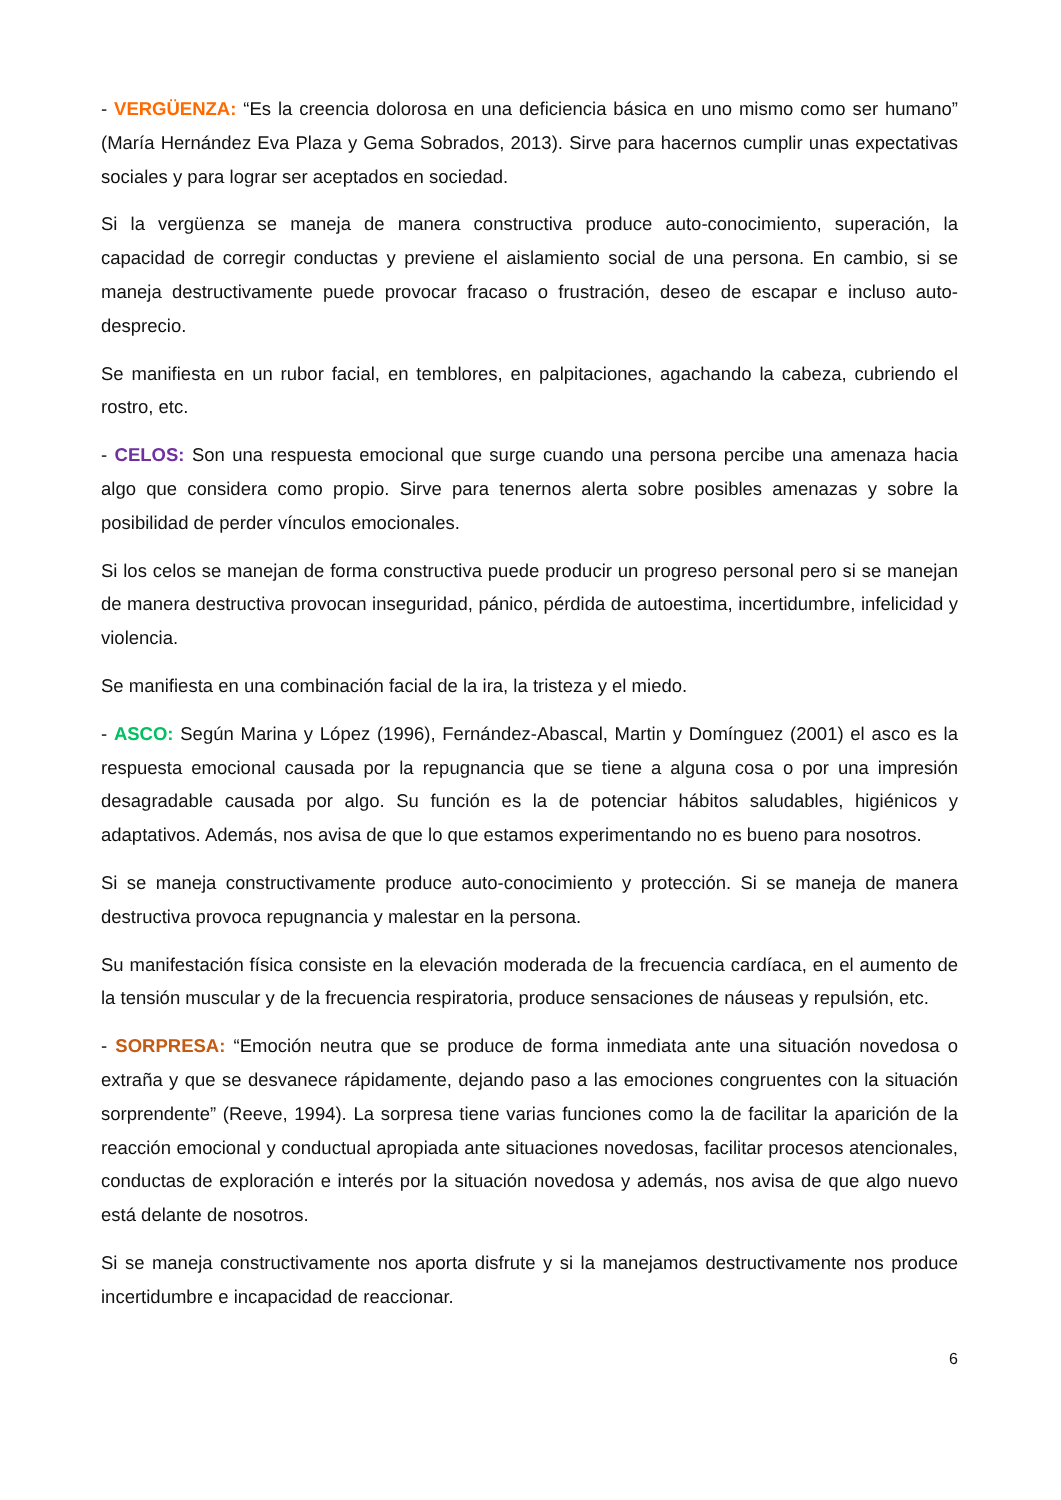- VERGÜENZA: “Es la creencia dolorosa en una deficiencia básica en uno mismo como ser humano” (María Hernández Eva Plaza y Gema Sobrados, 2013). Sirve para hacernos cumplir unas expectativas sociales y para lograr ser aceptados en sociedad.
Si la vergüenza se maneja de manera constructiva produce auto-conocimiento, superación, la capacidad de corregir conductas y previene el aislamiento social de una persona. En cambio, si se maneja destructivamente puede provocar fracaso o frustración, deseo de escapar e incluso auto-desprecio.
Se manifiesta en un rubor facial, en temblores, en palpitaciones, agachando la cabeza, cubriendo el rostro, etc.
- CELOS: Son una respuesta emocional que surge cuando una persona percibe una amenaza hacia algo que considera como propio. Sirve para tenernos alerta sobre posibles amenazas y sobre la posibilidad de perder vínculos emocionales.
Si los celos se manejan de forma constructiva puede producir un progreso personal pero si se manejan de manera destructiva provocan inseguridad, pánico, pérdida de autoestima, incertidumbre, infelicidad y violencia.
Se manifiesta en una combinación facial de la ira, la tristeza y el miedo.
- ASCO: Según Marina y López (1996), Fernández-Abascal, Martin y Domínguez (2001) el asco es la respuesta emocional causada por la repugnancia que se tiene a alguna cosa o por una impresión desagradable causada por algo. Su función es la de potenciar hábitos saludables, higiénicos y adaptativos. Además, nos avisa de que lo que estamos experimentando no es bueno para nosotros.
Si se maneja constructivamente produce auto-conocimiento y protección. Si se maneja de manera destructiva provoca repugnancia y malestar en la persona.
Su manifestación física consiste en la elevación moderada de la frecuencia cardíaca, en el aumento de la tensión muscular y de la frecuencia respiratoria, produce sensaciones de náuseas y repulsión, etc.
- SORPRESA: “Emoción neutra que se produce de forma inmediata ante una situación novedosa o extraña y que se desvanece rápidamente, dejando paso a las emociones congruentes con la situación sorprendente” (Reeve, 1994). La sorpresa tiene varias funciones como la de facilitar la aparición de la reacción emocional y conductual apropiada ante situaciones novedosas, facilitar procesos atencionales, conductas de exploración e interés por la situación novedosa y además, nos avisa de que algo nuevo está delante de nosotros.
Si se maneja constructivamente nos aporta disfrute y si la manejamos destructivamente nos produce incertidumbre e incapacidad de reaccionar.
6